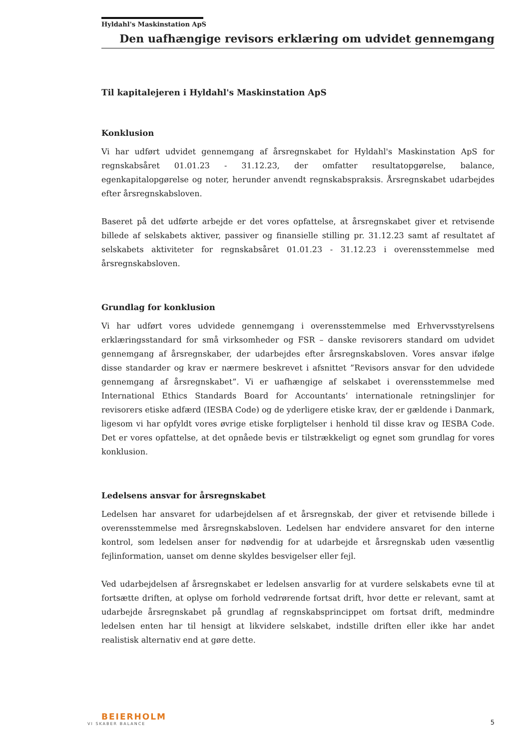Hyldahl's Maskinstation ApS
Den uafhængige revisors erklæring om udvidet gennemgang
Til kapitalejeren i Hyldahl's Maskinstation ApS
Konklusion
Vi har udført udvidet gennemgang af årsregnskabet for Hyldahl's Maskinstation ApS for regnskabsåret 01.01.23 - 31.12.23, der omfatter resultatopgørelse, balance, egenkapitalopgørelse og noter, herunder anvendt regnskabspraksis. Årsregnskabet udarbejdes efter årsregnskabsloven.
Baseret på det udførte arbejde er det vores opfattelse, at årsregnskabet giver et retvisende billede af selskabets aktiver, passiver og finansielle stilling pr. 31.12.23 samt af resultatet af selskabets aktiviteter for regnskabsåret 01.01.23 - 31.12.23 i overensstemmelse med årsregnskabsloven.
Grundlag for konklusion
Vi har udført vores udvidede gennemgang i overensstemmelse med Erhvervsstyrelsens erklæringsstandard for små virksomheder og FSR – danske revisorers standard om udvidet gennemgang af årsregnskaber, der udarbejdes efter årsregnskabsloven. Vores ansvar ifølge disse standarder og krav er nærmere beskrevet i afsnittet ”Revisors ansvar for den udvidede gennemgang af årsregnskabet”. Vi er uafhængige af selskabet i overensstemmelse med International Ethics Standards Board for Accountants’ internationale retningslinjer for revisorers etiske adfærd (IESBA Code) og de yderligere etiske krav, der er gældende i Danmark, ligesom vi har opfyldt vores øvrige etiske forpligtelser i henhold til disse krav og IESBA Code. Det er vores opfattelse, at det opnåede bevis er tilstrækkeligt og egnet som grundlag for vores konklusion.
Ledelsens ansvar for årsregnskabet
Ledelsen har ansvaret for udarbejdelsen af et årsregnskab, der giver et retvisende billede i overensstemmelse med årsregnskabsloven. Ledelsen har endvidere ansvaret for den interne kontrol, som ledelsen anser for nødvendig for at udarbejde et årsregnskab uden væsentlig fejlinformation, uanset om denne skyldes besvigelser eller fejl.
Ved udarbejdelsen af årsregnskabet er ledelsen ansvarlig for at vurdere selskabets evne til at fortsætte driften, at oplyse om forhold vedrørende fortsat drift, hvor dette er relevant, samt at udarbejde årsregnskabet på grundlag af regnskabsprincippet om fortsat drift, medmindre ledelsen enten har til hensigt at likvidere selskabet, indstille driften eller ikke har andet realistisk alternativ end at gøre dette.
BEIERHOLM
VI SKABER BALANCE
5